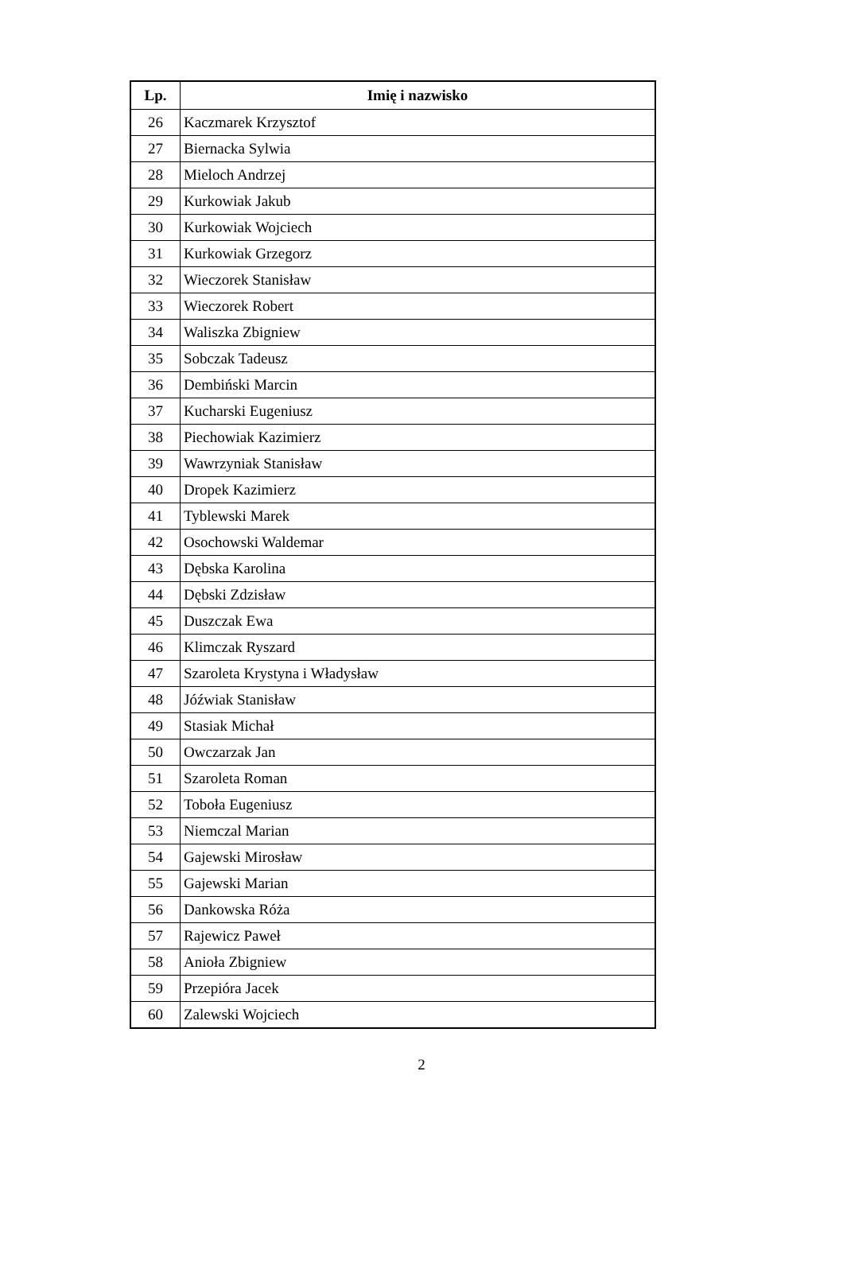| Lp. | Imię i nazwisko |
| --- | --- |
| 26 | Kaczmarek Krzysztof |
| 27 | Biernacka Sylwia |
| 28 | Mieloch Andrzej |
| 29 | Kurkowiak Jakub |
| 30 | Kurkowiak Wojciech |
| 31 | Kurkowiak Grzegorz |
| 32 | Wieczorek Stanisław |
| 33 | Wieczorek Robert |
| 34 | Waliszka Zbigniew |
| 35 | Sobczak Tadeusz |
| 36 | Dembiński Marcin |
| 37 | Kucharski Eugeniusz |
| 38 | Piechowiak Kazimierz |
| 39 | Wawrzyniak Stanisław |
| 40 | Dropek Kazimierz |
| 41 | Tyblewski Marek |
| 42 | Osochowski Waldemar |
| 43 | Dębska Karolina |
| 44 | Dębski Zdzisław |
| 45 | Duszczak Ewa |
| 46 | Klimczak Ryszard |
| 47 | Szaroleta Krystyna i Władysław |
| 48 | Jóźwiak Stanisław |
| 49 | Stasiak Michał |
| 50 | Owczarzak Jan |
| 51 | Szaroleta Roman |
| 52 | Toboła Eugeniusz |
| 53 | Niemczal Marian |
| 54 | Gajewski Mirosław |
| 55 | Gajewski Marian |
| 56 | Dankowska Róża |
| 57 | Rajewicz Paweł |
| 58 | Anioła Zbigniew |
| 59 | Przepióra Jacek |
| 60 | Zalewski Wojciech |
2